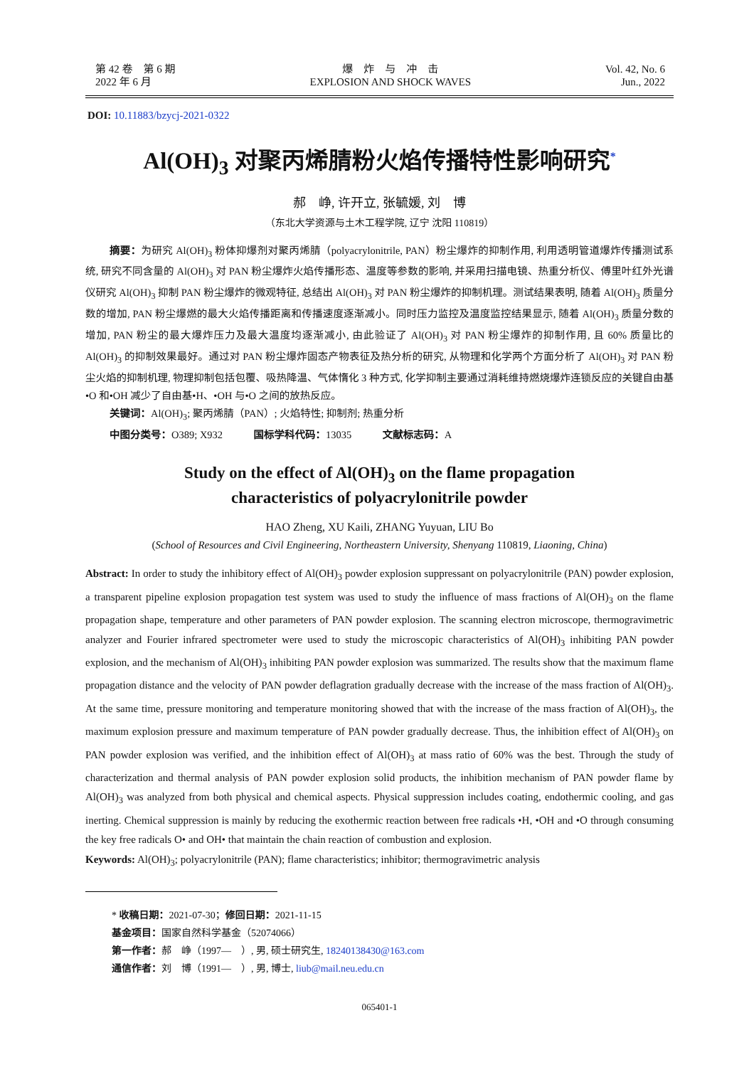第 42 卷　第 6 期
2022 年 6 月
爆　炸　与　冲　击
EXPLOSION AND SHOCK WAVES
Vol. 42, No. 6
Jun., 2022
DOI: 10.11883/bzycj-2021-0322
Al(OH)<sub>3</sub> 对聚丙烯腈粉火焰传播特性影响研究<sup>*</sup>
郝　峥, 许开立, 张毓媛, 刘　博
（东北大学资源与土木工程学院, 辽宁 沈阳 110819）
摘要：为研究 Al(OH)<sub>3</sub> 粉体抑爆剂对聚丙烯腈（polyacrylonitrile, PAN）粉尘爆炸的抑制作用, 利用透明管道爆炸传播测试系统, 研究不同含量的 Al(OH)<sub>3</sub> 对 PAN 粉尘爆炸火焰传播形态、温度等参数的影响, 并采用扫描电镜、热重分析仪、傅里叶红外光谱仪研究 Al(OH)<sub>3</sub> 抑制 PAN 粉尘爆炸的微观特征, 总结出 Al(OH)<sub>3</sub> 对 PAN 粉尘爆炸的抑制机理。测试结果表明, 随着 Al(OH)<sub>3</sub> 质量分数的增加, PAN 粉尘爆燃的最大火焰传播距离和传播速度逐渐减小。同时压力监控及温度监控结果显示, 随着 Al(OH)<sub>3</sub> 质量分数的增加, PAN 粉尘的最大爆炸压力及最大温度均逐渐减小, 由此验证了 Al(OH)<sub>3</sub> 对 PAN 粉尘爆炸的抑制作用, 且 60% 质量比的 Al(OH)<sub>3</sub> 的抑制效果最好。通过对 PAN 粉尘爆炸固态产物表征及热分析的研究, 从物理和化学两个方面分析了 Al(OH)<sub>3</sub> 对 PAN 粉尘火焰的抑制机理, 物理抑制包括包覆、吸热降温、气体惰化 3 种方式, 化学抑制主要通过消耗维持燃烧爆炸连锁反应的关键自由基•O 和•OH 减少了自由基•H、•OH 与•O 之间的放热反应。
关键词：Al(OH)<sub>3</sub>; 聚丙烯腈（PAN）; 火焰特性; 抑制剂; 热重分析
中图分类号：O389; X932　　　国标学科代码：13035　　　文献标志码：A
Study on the effect of Al(OH)<sub>3</sub> on the flame propagation
characteristics of polyacrylonitrile powder
HAO Zheng, XU Kaili, ZHANG Yuyuan, LIU Bo
(School of Resources and Civil Engineering, Northeastern University, Shenyang 110819, Liaoning, China)
Abstract: In order to study the inhibitory effect of Al(OH)<sub>3</sub> powder explosion suppressant on polyacrylonitrile (PAN) powder explosion, a transparent pipeline explosion propagation test system was used to study the influence of mass fractions of Al(OH)<sub>3</sub> on the flame propagation shape, temperature and other parameters of PAN powder explosion. The scanning electron microscope, thermogravimetric analyzer and Fourier infrared spectrometer were used to study the microscopic characteristics of Al(OH)<sub>3</sub> inhibiting PAN powder explosion, and the mechanism of Al(OH)<sub>3</sub> inhibiting PAN powder explosion was summarized. The results show that the maximum flame propagation distance and the velocity of PAN powder deflagration gradually decrease with the increase of the mass fraction of Al(OH)<sub>3</sub>. At the same time, pressure monitoring and temperature monitoring showed that with the increase of the mass fraction of Al(OH)<sub>3</sub>, the maximum explosion pressure and maximum temperature of PAN powder gradually decrease. Thus, the inhibition effect of Al(OH)<sub>3</sub> on PAN powder explosion was verified, and the inhibition effect of Al(OH)<sub>3</sub> at mass ratio of 60% was the best. Through the study of characterization and thermal analysis of PAN powder explosion solid products, the inhibition mechanism of PAN powder flame by Al(OH)<sub>3</sub> was analyzed from both physical and chemical aspects. Physical suppression includes coating, endothermic cooling, and gas inerting. Chemical suppression is mainly by reducing the exothermic reaction between free radicals •H, •OH and •O through consuming the key free radicals O• and OH• that maintain the chain reaction of combustion and explosion.
Keywords: Al(OH)<sub>3</sub>; polyacrylonitrile (PAN); flame characteristics; inhibitor; thermogravimetric analysis
* 收稿日期：2021-07-30；修回日期：2021-11-15
基金项目：国家自然科学基金（52074066）
第一作者：郝　峥（1997—　）, 男, 硕士研究生, 18240138430@163.com
通信作者：刘　博（1991—　）, 男, 博士, liub@mail.neu.edu.cn
065401-1